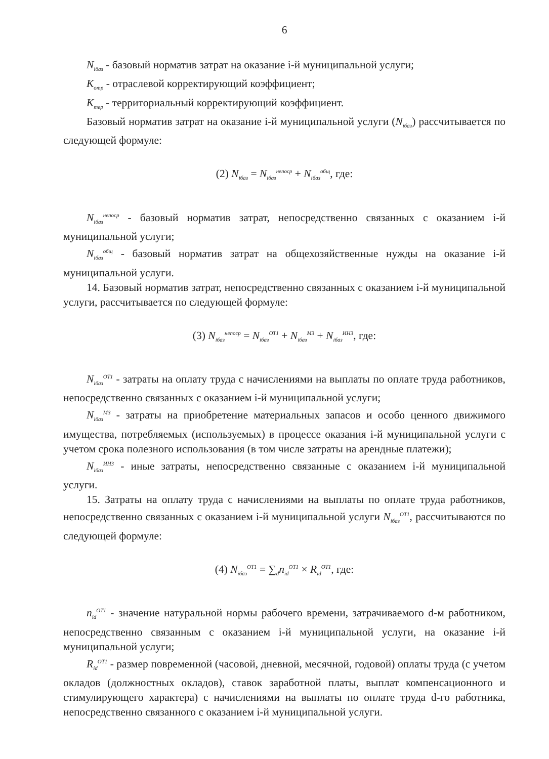6
N<sub>iбаз</sub> - базовый норматив затрат на оказание i-й муниципальной услуги;
K<sub>отр</sub> - отраслевой корректирующий коэффициент;
K<sub>тер</sub> - территориальный корректирующий коэффициент.
Базовый норматив затрат на оказание i-й муниципальной услуги (N<sub>iбаз</sub>) рассчитывается по следующей формуле:
(2) N<sub>iбаз</sub> = N<sub>iбаз</sub><sup>непоср</sup> + N<sub>iбаз</sub><sup>общ</sup>, где:
N<sub>iбаз</sub><sup>непоср</sup> - базовый норматив затрат, непосредственно связанных с оказанием i-й муниципальной услуги;
N<sub>iбаз</sub><sup>общ</sup> - базовый норматив затрат на общехозяйственные нужды на оказание i-й муниципальной услуги.
14. Базовый норматив затрат, непосредственно связанных с оказанием i-й муниципальной услуги, рассчитывается по следующей формуле:
(3) N<sub>iбаз</sub><sup>непоср</sup> = N<sub>iбаз</sub><sup>ОТ1</sup> + N<sub>iбаз</sub><sup>МЗ</sup> + N<sub>iбаз</sub><sup>ИНЗ</sup>, где:
N<sub>iбаз</sub><sup>ОТ1</sup> - затраты на оплату труда с начислениями на выплаты по оплате труда работников, непосредственно связанных с оказанием i-й муниципальной услуги;
N<sub>iбаз</sub><sup>МЗ</sup> - затраты на приобретение материальных запасов и особо ценного движимого имущества, потребляемых (используемых) в процессе оказания i-й муниципальной услуги с учетом срока полезного использования (в том числе затраты на арендные платежи);
N<sub>iбаз</sub><sup>ИНЗ</sup> - иные затраты, непосредственно связанные с оказанием i-й муниципальной услуги.
15. Затраты на оплату труда с начислениями на выплаты по оплате труда работников, непосредственно связанных с оказанием i-й муниципальной услуги N<sub>iбаз</sub><sup>ОТ1</sup>, рассчитываются по следующей формуле:
(4) N<sub>iбаз</sub><sup>ОТ1</sup> = ∑<sub>d</sub>n<sub>id</sub><sup>ОТ1</sup> × R<sub>id</sub><sup>ОТ1</sup>, где:
n<sub>id</sub><sup>ОТ1</sup> - значение натуральной нормы рабочего времени, затрачиваемого d-м работником, непосредственно связанным с оказанием i-й муниципальной услуги, на оказание i-й муниципальной услуги;
R<sub>id</sub><sup>ОТ1</sup> - размер повременной (часовой, дневной, месячной, годовой) оплаты труда (с учетом окладов (должностных окладов), ставок заработной платы, выплат компенсационного и стимулирующего характера) с начислениями на выплаты по оплате труда d-го работника, непосредственно связанного с оказанием i-й муниципальной услуги.